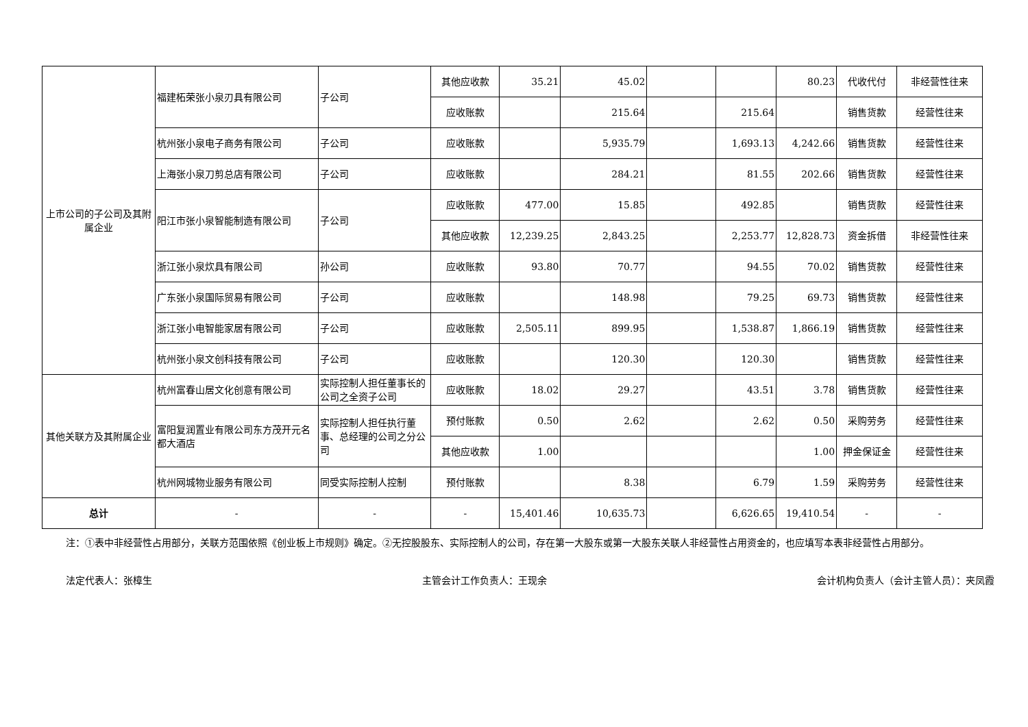| 上市公司的子公司及其附属企业 | 福建柘荣张小泉刃具有限公司 | 子公司 | 其他应收款 | 35.21 | 45.02 | | | 80.23 | 代收代付 | 非经营性往来 |
| | | | 应收账款 | | 215.64 | | 215.64 | | 销售货款 | 经营性往来 |
| | 杭州张小泉电子商务有限公司 | 子公司 | 应收账款 | | 5,935.79 | | 1,693.13 | 4,242.66 | 销售货款 | 经营性往来 |
| | 上海张小泉刀剪总店有限公司 | 子公司 | 应收账款 | | 284.21 | | 81.55 | 202.66 | 销售货款 | 经营性往来 |
| | 阳江市张小泉智能制造有限公司 | 子公司 | 应收账款 | 477.00 | 15.85 | | 492.85 | | 销售货款 | 经营性往来 |
| | | | 其他应收款 | 12,239.25 | 2,843.25 | | 2,253.77 | 12,828.73 | 资金拆借 | 非经营性往来 |
| | 浙江张小泉炊具有限公司 | 孙公司 | 应收账款 | 93.80 | 70.77 | | 94.55 | 70.02 | 销售货款 | 经营性往来 |
| | 广东张小泉国际贸易有限公司 | 子公司 | 应收账款 | | 148.98 | | 79.25 | 69.73 | 销售货款 | 经营性往来 |
| | 浙江张小电智能家居有限公司 | 子公司 | 应收账款 | 2,505.11 | 899.95 | | 1,538.87 | 1,866.19 | 销售货款 | 经营性往来 |
| | 杭州张小泉文创科技有限公司 | 子公司 | 应收账款 | | 120.30 | | 120.30 | | 销售货款 | 经营性往来 |
| 其他关联方及其附属企业 | 杭州富春山居文化创意有限公司 | 实际控制人担任董事长的公司之全资子公司 | 应收账款 | 18.02 | 29.27 | | 43.51 | 3.78 | 销售货款 | 经营性往来 |
| | 富阳复润置业有限公司东方茂开元名都大酒店 | 实际控制人担任执行董事、总经理的公司之分公司 | 预付账款 | 0.50 | 2.62 | | 2.62 | 0.50 | 采购劳务 | 经营性往来 |
| | | | 其他应收款 | 1.00 | | | | 1.00 | 押金保证金 | 经营性往来 |
| | 杭州网城物业服务有限公司 | 同受实际控制人控制 | 预付账款 | | 8.38 | | 6.79 | 1.59 | 采购劳务 | 经营性往来 |
| 总计 | - | - | - | 15,401.46 | 10,635.73 | | 6,626.65 | 19,410.54 | - | - |
注：①表中非经营性占用部分，关联方范围依照《创业板上市规则》确定。②无控股股东、实际控制人的公司，存在第一大股东或第一大股东关联人非经营性占用资金的，也应填写本表非经营性占用部分。
法定代表人：张樟生 主管会计工作负责人：王现余 会计机构负责人（会计主管人员）：夹凤霞